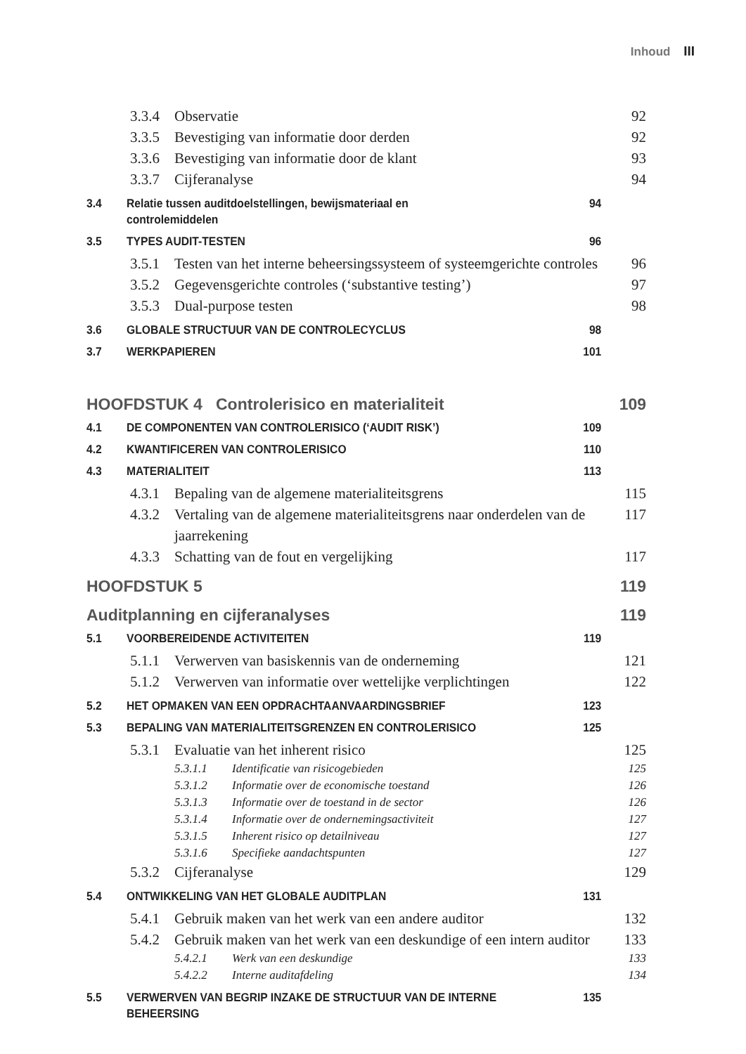Inhoud III
3.3.4 Observatie 92
3.3.5 Bevestiging van informatie door derden 92
3.3.6 Bevestiging van informatie door de klant 93
3.3.7 Cijferanalyse 94
3.4 Relatie tussen auditdoelstellingen, bewijsmateriaal en
controlemiddelen 94
3.5 TYPES AUDIT-TESTEN 96
3.5.1 Testen van het interne beheersingssysteem of systeemgerichte controles 96
3.5.2 Gegevensgerichte controles (‘substantive testing’) 97
3.5.3 Dual-purpose testen 98
3.6 GLOBALE STRUCTUUR VAN DE CONTROLECYCLUS 98
3.7 WERKPAPIEREN 101
HOOFDSTUK 4 Controlerisico en materialiteit 109
4.1 DE COMPONENTEN VAN CONTROLERISICO (‘AUDIT RISK’) 109
4.2 KWANTIFICEREN VAN CONTROLERISICO 110
4.3 MATERIALITEIT 113
4.3.1 Bepaling van de algemene materialiteitsgrens 115
4.3.2 Vertaling van de algemene materialiteitsgrens naar onderdelen van de jaarrekening 117
4.3.3 Schatting van de fout en vergelijking 117
HOOFDSTUK 5 119
Auditplanning en cijferanalyses 119
5.1 VOORBEREIDENDE ACTIVITEITEN 119
5.1.1 Verwerven van basiskennis van de onderneming 121
5.1.2 Verwerven van informatie over wettelijke verplichtingen 122
5.2 HET OPMAKEN VAN EEN OPDRACHTAANVAARDINGSBRIEF 123
5.3 BEPALING VAN MATERIALITEITSGRENZEN EN CONTROLERISICO 125
5.3.1 Evaluatie van het inherent risico 125
5.3.1.1 Identificatie van risicogebieden 125
5.3.1.2 Informatie over de economische toestand 126
5.3.1.3 Informatie over de toestand in de sector 126
5.3.1.4 Informatie over de ondernemingsactiviteit 127
5.3.1.5 Inherent risico op detailniveau 127
5.3.1.6 Specifieke aandachtspunten 127
5.3.2 Cijferanalyse 129
5.4 ONTWIKKELING VAN HET GLOBALE AUDITPLAN 131
5.4.1 Gebruik maken van het werk van een andere auditor 132
5.4.2 Gebruik maken van het werk van een deskundige of een intern auditor 133
5.4.2.1 Werk van een deskundige 133
5.4.2.2 Interne auditafdeling 134
5.5 VERWERVEN VAN BEGRIP INZAKE DE STRUCTUUR VAN DE INTERNE BEHEERSING 135